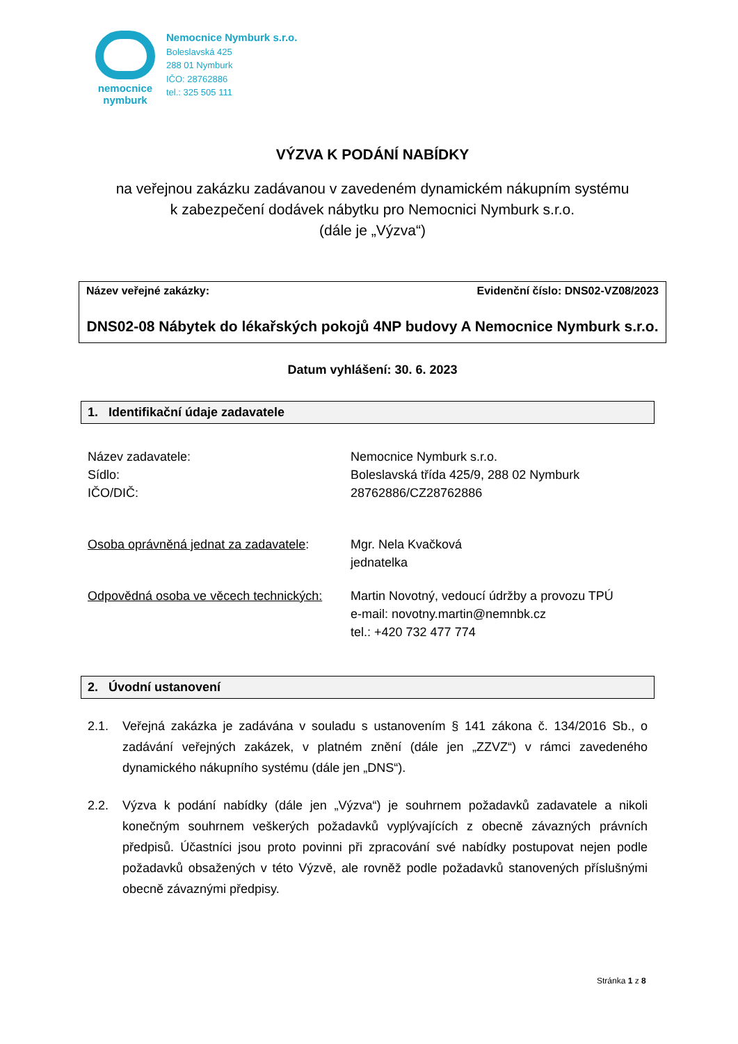nemocnice
nymburk
Nemocnice Nymburk s.r.o.
Boleslavská 425
288 01 Nymburk
IČO: 28762886
tel.: 325 505 111
VÝZVA K PODÁNÍ NABÍDKY
na veřejnou zakázku zadávanou v zavedeném dynamickém nákupním systému
k zabezpečení dodávek nábytku pro Nemocnici Nymburk s.r.o.
(dále je „Výzva“)
Název veřejné zakázky: Evidenční číslo: DNS02-VZ08/2023
DNS02-08 Nábytek do lékařských pokojů 4NP budovy A Nemocnice Nymburk s.r.o.
Datum vyhlášení: 30. 6. 2023
1. Identifikační údaje zadavatele
Název zadavatele:
Sídlo:
IČO/DIČ:
Nemocnice Nymburk s.r.o.
Boleslavská třída 425/9, 288 02 Nymburk
28762886/CZ28762886
Osoba oprávněná jednat za zadavatele:
Mgr. Nela Kvačková
jednatelka
Odpovědná osoba ve věcech technických:
Martin Novotný, vedoucí údržby a provozu TPÚ
e-mail: novotny.martin@nemnbk.cz
tel.: +420 732 477 774
2. Úvodní ustanovení
2.1. Veřejná zakázka je zadávána v souladu s ustanovením § 141 zákona č. 134/2016 Sb., o zadávání veřejných zakázek, v platném znění (dále jen „ZZVZ“) v rámci zavedeného dynamického nákupního systému (dále jen „DNS“).
2.2. Výzva k podání nabídky (dále jen „Výzva“) je souhrnem požadavků zadavatele a nikoli konečným souhrnem veškerých požadavků vyplývajících z obecně závazných právních předpisů. Účastníci jsou proto povinni při zpracování své nabídky postupovat nejen podle požadavků obsažených v této Výzvě, ale rovněž podle požadavků stanovených příslušnými obecně závaznými předpisy.
Stránka 1 z 8